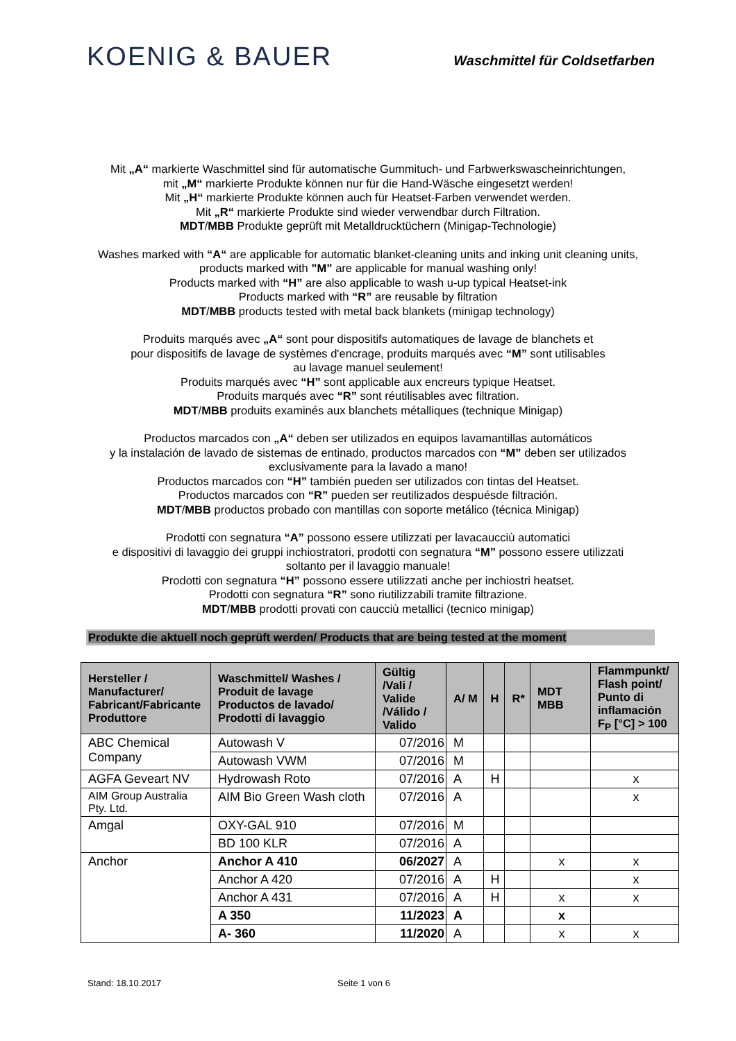KOENIG & BAUER
Waschmittel für Coldsetfarben
Mit „A“ markierte Waschmittel sind für automatische Gummituch- und Farbwerkswascheinrichtungen,
mit „M“ markierte Produkte können nur für die Hand-Wäsche eingesetzt werden!
Mit „H“ markierte Produkte können auch für Heatset-Farben verwendet werden.
Mit „R“ markierte Produkte sind wieder verwendbar durch Filtration.
MDT/MBB Produkte geprüft mit Metalldrucktüchern (Minigap-Technologie)
Washes marked with “A“ are applicable for automatic blanket-cleaning units and inking unit cleaning units,
products marked with ”M” are applicable for manual washing only!
Products marked with “H” are also applicable to wash u-up typical Heatset-ink
Products marked with “R” are reusable by filtration
MDT/MBB products tested with metal back blankets (minigap technology)
Produits marqués avec „A“ sont pour dispositifs automatiques de lavage de blanchets et
pour dispositifs de lavage de systèmes d'encrage, produits marqués avec “M” sont utilisables
au lavage manuel seulement!
Produits marqués avec “H” sont applicable aux encreurs typique Heatset.
Produits marqués avec “R” sont réutilisables avec filtration.
MDT/MBB produits examinés aux blanchets métalliques (technique Minigap)
Productos marcados con „A“ deben ser utilizados en equipos lavamantillas automáticos
y la instalación de lavado de sistemas de entinado, productos marcados con “M” deben ser utilizados
exclusivamente para la lavado a mano!
Productos marcados con “H” también pueden ser utilizados con tintas del Heatset.
Productos marcados con “R” pueden ser reutilizados despuésde filtración.
MDT/MBB productos probado con mantillas con soporte metálico (técnica Minigap)
Prodotti con segnatura “A” possono essere utilizzati per lavacaucciù automatici
e dispositivi di lavaggio dei gruppi inchiostratori, prodotti con segnatura “M” possono essere utilizzati
soltanto per il lavaggio manuale!
Prodotti con segnatura “H” possono essere utilizzati anche per inchiostri heatset.
Prodotti con segnatura “R” sono riutilizzabili tramite filtrazione.
MDT/MBB prodotti provati con caucciù metallici (tecnico minigap)
Produkte die aktuell noch geprüft werden/ Products that are being tested at the moment
| Hersteller / Manufacturer/ Fabricant/Fabricante Produttore | Waschmittel/ Washes / Produit de lavage Productos de lavado/ Prodotti di lavaggio | Gültig /Vali / Valide /Válido / Valido | A/ M | H | R* | MDT MBB | Flammpunkt/ Flash point/ Punto di inflamación F<sub>P</sub> [°C] > 100 |
| --- | --- | --- | --- | --- | --- | --- | --- |
| ABC Chemical Company | Autowash V | 07/2016 | M | | | | |
| | Autowash VWM | 07/2016 | M | | | | |
| AGFA Geveart NV | Hydrowash Roto | 07/2016 | A | H | | | x |
| AIM Group Australia Pty. Ltd. | AIM Bio Green Wash cloth | 07/2016 | A | | | | x |
| Amgal | OXY-GAL 910 | 07/2016 | M | | | | |
| | BD 100 KLR | 07/2016 | A | | | | |
| Anchor | Anchor A 410 | 06/2027 | A | | | x | x |
| | Anchor A 420 | 07/2016 | A | H | | | x |
| | Anchor A 431 | 07/2016 | A | H | | x | x |
| | A 350 | 11/2023 | A | | | x | |
| | A- 360 | 11/2020 | A | | | x | x |
Stand: 18.10.2017 Seite 1 von 6